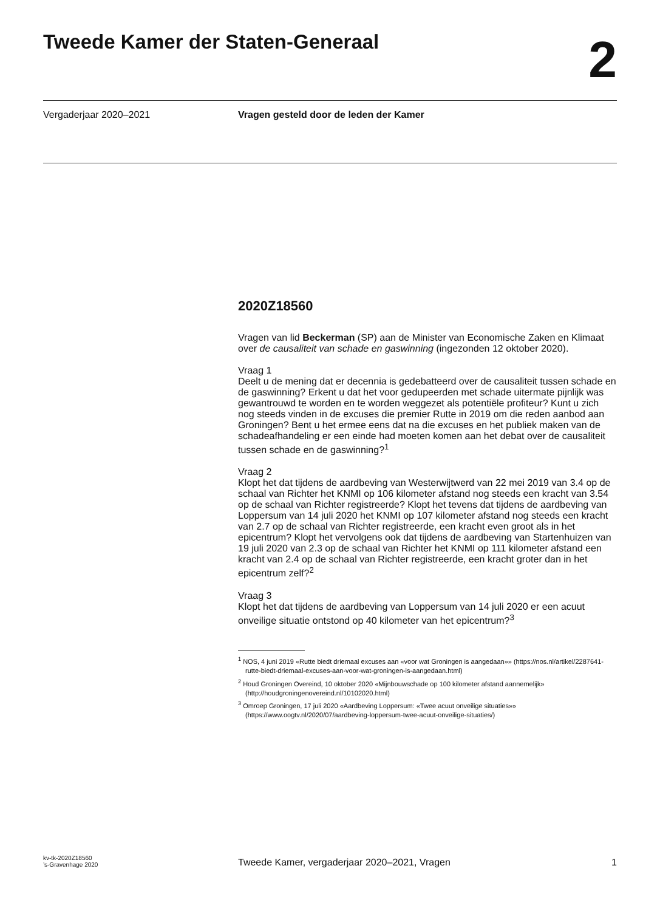Tweede Kamer der Staten-Generaal
2
Vergaderjaar 2020–2021 Vragen gesteld door de leden der Kamer
2020Z18560
Vragen van lid Beckerman (SP) aan de Minister van Economische Zaken en Klimaat over de causaliteit van schade en gaswinning (ingezonden 12 oktober 2020).
Vraag 1
Deelt u de mening dat er decennia is gedebatteerd over de causaliteit tussen schade en de gaswinning? Erkent u dat het voor gedupeerden met schade uitermate pijnlijk was gewantrouwd te worden en te worden weggezet als potentiële profiteur? Kunt u zich nog steeds vinden in de excuses die premier Rutte in 2019 om die reden aanbod aan Groningen? Bent u het ermee eens dat na die excuses en het publiek maken van de schadeafhandeling er een einde had moeten komen aan het debat over de causaliteit tussen schade en de gaswinning?<sup>1</sup>
Vraag 2
Klopt het dat tijdens de aardbeving van Westerwijtwerd van 22 mei 2019 van 3.4 op de schaal van Richter het KNMI op 106 kilometer afstand nog steeds een kracht van 3.54 op de schaal van Richter registreerde? Klopt het tevens dat tijdens de aardbeving van Loppersum van 14 juli 2020 het KNMI op 107 kilometer afstand nog steeds een kracht van 2.7 op de schaal van Richter registreerde, een kracht even groot als in het epicentrum? Klopt het vervolgens ook dat tijdens de aardbeving van Startenhuizen van 19 juli 2020 van 2.3 op de schaal van Richter het KNMI op 111 kilometer afstand een kracht van 2.4 op de schaal van Richter registreerde, een kracht groter dan in het epicentrum zelf?<sup>2</sup>
Vraag 3
Klopt het dat tijdens de aardbeving van Loppersum van 14 juli 2020 er een acuut onveilige situatie ontstond op 40 kilometer van het epicentrum?<sup>3</sup>
<sup>1</sup> NOS, 4 juni 2019 «Rutte biedt driemaal excuses aan «voor wat Groningen is aangedaan»» (https://nos.nl/artikel/2287641-rutte-biedt-driemaal-excuses-aan-voor-wat-groningen-is-aangedaan.html)
<sup>2</sup> Houd Groningen Overeind, 10 oktober 2020 «Mijnbouwschade op 100 kilometer afstand aannemelijk» (http://houdgroningenovereind.nl/10102020.html)
<sup>3</sup> Omroep Groningen, 17 juli 2020 «Aardbeving Loppersum: «Twee acuut onveilige situaties»» (https://www.oogtv.nl/2020/07/aardbeving-loppersum-twee-acuut-onveilige-situaties/)
kv-tk-2020Z18560
’s-Gravenhage 2020
Tweede Kamer, vergaderjaar 2020–2021, Vragen
1